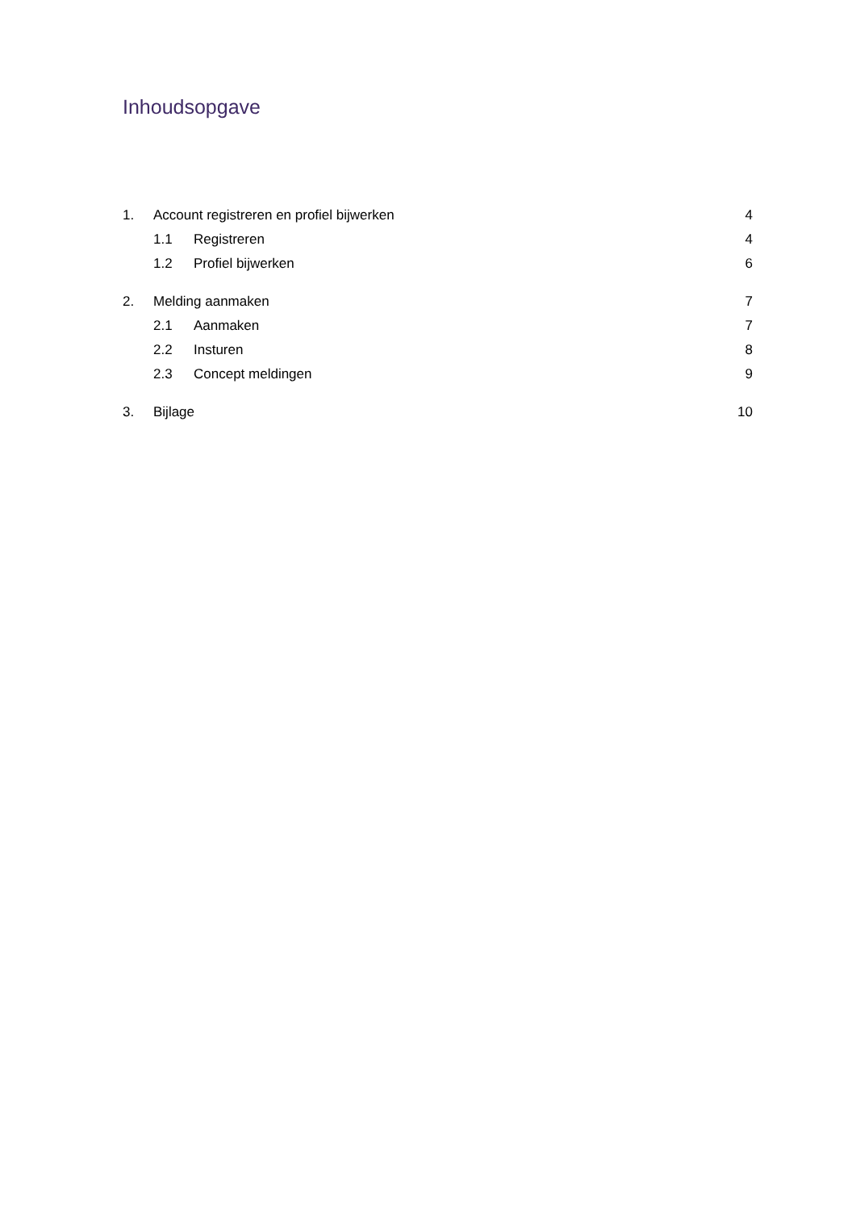Inhoudsopgave
1. Account registreren en profiel bijwerken 4
1.1 Registreren 4
1.2 Profiel bijwerken 6
2. Melding aanmaken 7
2.1 Aanmaken 7
2.2 Insturen 8
2.3 Concept meldingen 9
3. Bijlage 10